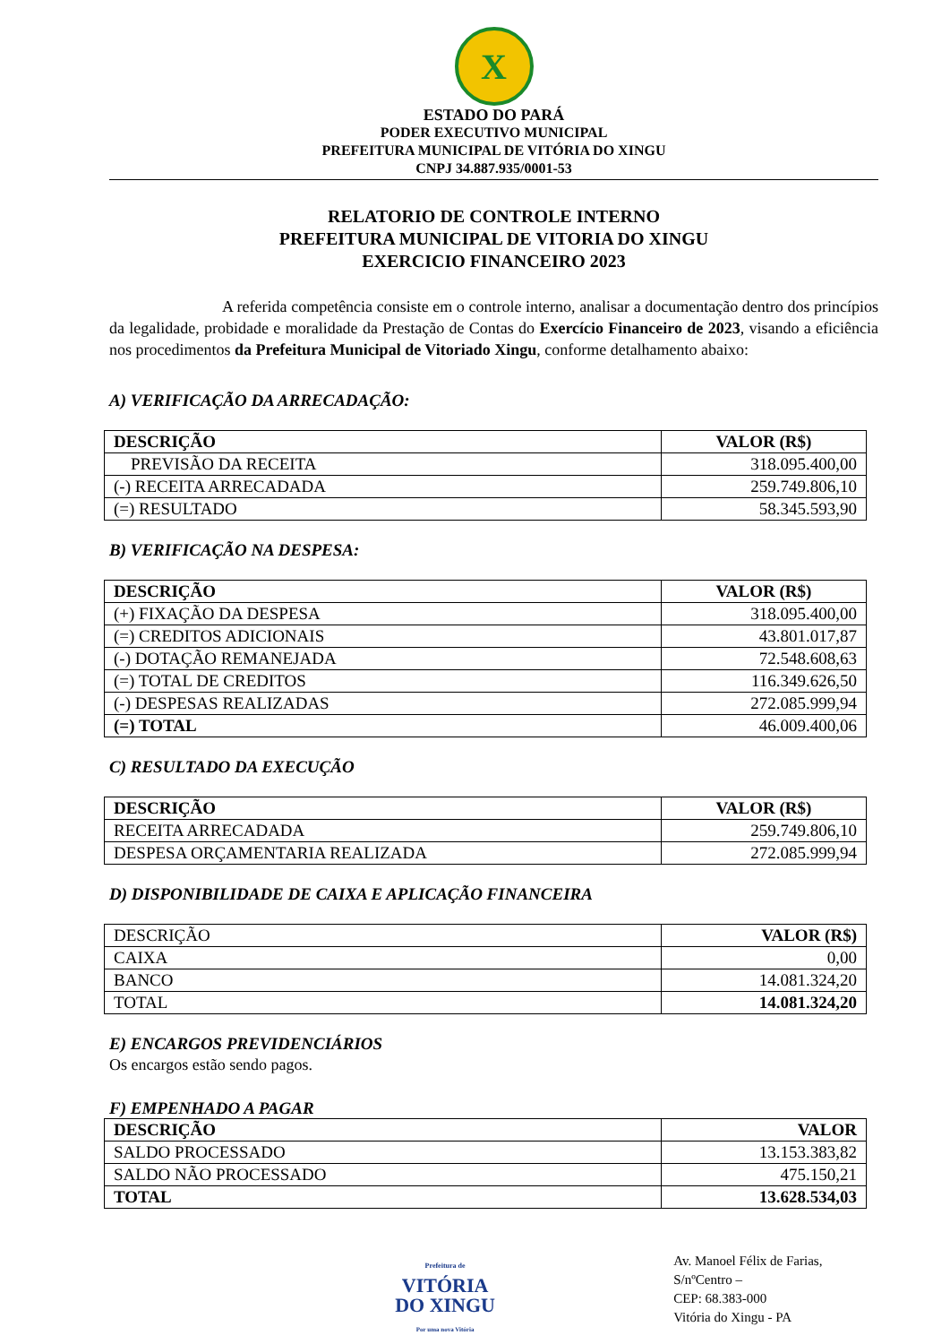X
ESTADO DO PARÁ
PODER EXECUTIVO MUNICIPAL
PREFEITURA MUNICIPAL DE VITÓRIA DO XINGU
CNPJ 34.887.935/0001-53
RELATORIO DE CONTROLE INTERNO
PREFEITURA MUNICIPAL DE VITORIA DO XINGU
EXERCICIO FINANCEIRO 2023
A referida competência consiste em o controle interno, analisar a documentação dentro dos princípios da legalidade, probidade e moralidade da Prestação de Contas do Exercício Financeiro de 2023, visando a eficiência nos procedimentos da Prefeitura Municipal de Vitoriado Xingu, conforme detalhamento abaixo:
A) VERIFICAÇÃO DA ARRECADAÇÃO:
| DESCRIÇÃO | VALOR (R$) |
| --- | --- |
| PREVISÃO DA RECEITA | 318.095.400,00 |
| (-) RECEITA ARRECADADA | 259.749.806,10 |
| (=) RESULTADO | 58.345.593,90 |
B) VERIFICAÇÃO NA DESPESA:
| DESCRIÇÃO | VALOR (R$) |
| --- | --- |
| (+) FIXAÇÃO DA DESPESA | 318.095.400,00 |
| (=) CREDITOS ADICIONAIS | 43.801.017,87 |
| (-) DOTAÇÃO REMANEJADA | 72.548.608,63 |
| (=) TOTAL DE CREDITOS | 116.349.626,50 |
| (-) DESPESAS REALIZADAS | 272.085.999,94 |
| (=) TOTAL | 46.009.400,06 |
C) RESULTADO DA EXECUÇÃO
| DESCRIÇÃO | VALOR (R$) |
| --- | --- |
| RECEITA ARRECADADA | 259.749.806,10 |
| DESPESA ORÇAMENTARIA REALIZADA | 272.085.999,94 |
D) DISPONIBILIDADE DE CAIXA E APLICAÇÃO FINANCEIRA
| DESCRIÇÃO | VALOR (R$) |
| CAIXA | 0,00 |
| BANCO | 14.081.324,20 |
| TOTAL | 14.081.324,20 |
E) ENCARGOS PREVIDENCIÁRIOS
Os encargos estão sendo pagos.
F) EMPENHADO A PAGAR
| DESCRIÇÃO | VALOR |
| --- | --- |
| SALDO PROCESSADO | 13.153.383,82 |
| SALDO NÃO PROCESSADO | 475.150,21 |
| TOTAL | 13.628.534,03 |
Prefeitura de
VITÓRIA
DO XINGU
Por uma nova Vitória
Av. Manoel Félix de Farias, S/nºCentro –
CEP: 68.383-000
Vitória do Xingu - PA